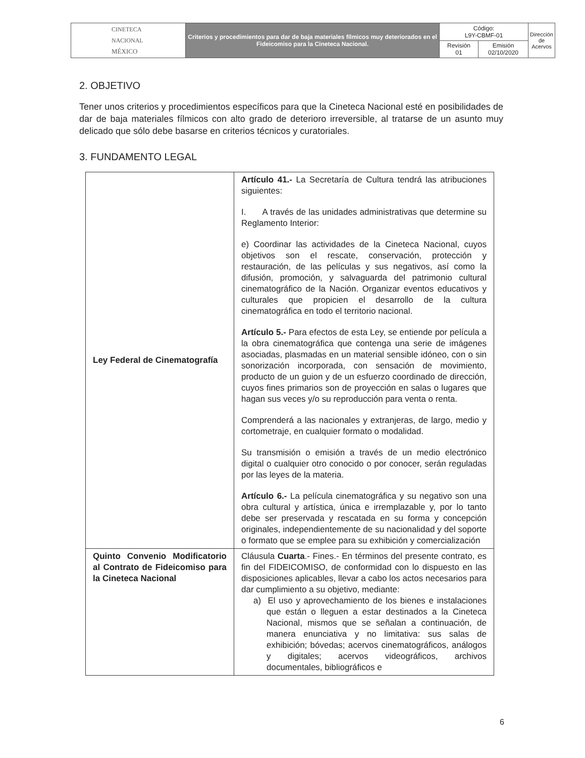| CINETECA NACIONAL MÉXICO | Criterios y procedimientos para dar de baja materiales fílmicos muy deteriorados en el Fideicomiso para la Cineteca Nacional. | Código: L9Y-CBMF-01 | | Dirección de Acervos |
| | | Revisión 01 | Emisión 02/10/2020 | |
2. OBJETIVO
Tener unos criterios y procedimientos específicos para que la Cineteca Nacional esté en posibilidades de dar de baja materiales fílmicos con alto grado de deterioro irreversible, al tratarse de un asunto muy delicado que sólo debe basarse en criterios técnicos y curatoriales.
3. FUNDAMENTO LEGAL
| Ley Federal de Cinematografía | Artículo 41.- La Secretaría de Cultura tendrá las atribuciones siguientes: I. A través de las unidades administrativas que determine su Reglamento Interior: e) Coordinar las actividades de la Cineteca Nacional, cuyos objetivos son el rescate, conservación, protección y restauración, de las películas y sus negativos, así como la difusión, promoción, y salvaguarda del patrimonio cultural cinematográfico de la Nación. Organizar eventos educativos y culturales que propicien el desarrollo de la cultura cinematográfica en todo el territorio nacional. Artículo 5.- Para efectos de esta Ley, se entiende por película a la obra cinematográfica que contenga una serie de imágenes asociadas, plasmadas en un material sensible idóneo, con o sin sonorización incorporada, con sensación de movimiento, producto de un guion y de un esfuerzo coordinado de dirección, cuyos fines primarios son de proyección en salas o lugares que hagan sus veces y/o su reproducción para venta o renta. Comprenderá a las nacionales y extranjeras, de largo, medio y cortometraje, en cualquier formato o modalidad. Su transmisión o emisión a través de un medio electrónico digital o cualquier otro conocido o por conocer, serán reguladas por las leyes de la materia. Artículo 6.- La película cinematográfica y su negativo son una obra cultural y artística, única e irremplazable y, por lo tanto debe ser preservada y rescatada en su forma y concepción originales, independientemente de su nacionalidad y del soporte o formato que se emplee para su exhibición y comercialización |
| Quinto Convenio Modificatorio al Contrato de Fideicomiso para la Cineteca Nacional | Cláusula Cuarta .- Fines.- En términos del presente contrato, es fin del FIDEICOMISO, de conformidad con lo dispuesto en las disposiciones aplicables, llevar a cabo los actos necesarios para dar cumplimiento a su objetivo, mediante: a) El uso y aprovechamiento de los bienes e instalaciones que están o lleguen a estar destinados a la Cineteca Nacional, mismos que se señalan a continuación, de manera enunciativa y no limitativa: sus salas de exhibición; bóvedas; acervos cinematográficos, análogos y digitales; acervos videográficos, archivos documentales, bibliográficos e |
6